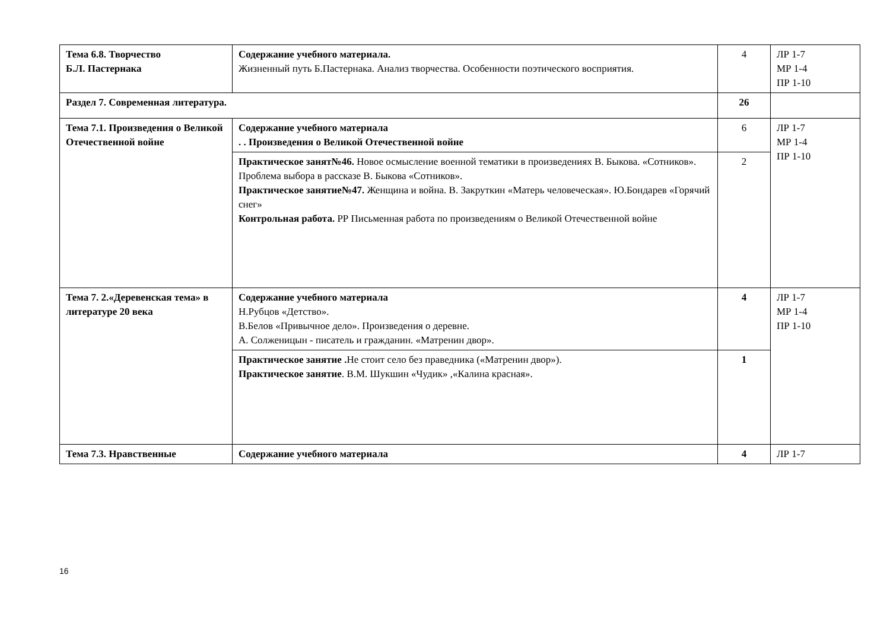| Тема 6.8. Творчество Б.Л. Пастернака | Содержание учебного материала. Жизненный путь Б.Пастернака. Анализ творчества. Особенности поэтического восприятия. | 4 | ЛР 1-7 МР 1-4 ПР 1-10 |
| Раздел 7. Современная литература. | | 26 | |
| Тема 7.1. Произведения о Великой Отечественной войне | Содержание учебного материала . . Произведения о Великой Отечественной войне | 6 | ЛР 1-7 МР 1-4 ПР 1-10 |
| | Практическое занят№46. Новое осмысление военной тематики в произведениях В. Быкова. «Сотников». Проблема выбора в рассказе В. Быкова «Сотников». Практическое занятие№47. Женщина и война. В. Закруткин «Матерь человеческая». Ю.Бондарев «Горячий снег» Контрольная работа. РР Письменная работа по произведениям о Великой Отечественной войне | 2 | |
| Тема 7. 2.«Деревенская тема» в литературе 20 века | Содержание учебного материала Н.Рубцов «Детство». В.Белов «Привычное дело». Произведения о деревне. А. Солженицын - писатель и гражданин. «Матренин двор». | 4 | ЛР 1-7 МР 1-4 ПР 1-10 |
| | Практическое занятие . Не стоит село без праведника («Матренин двор»). Практическое занятие . В.М. Шукшин «Чудик» ,«Калина красная». | 1 | |
| Тема 7.3. Нравственные | Содержание учебного материала | 4 | ЛР 1-7 |
16